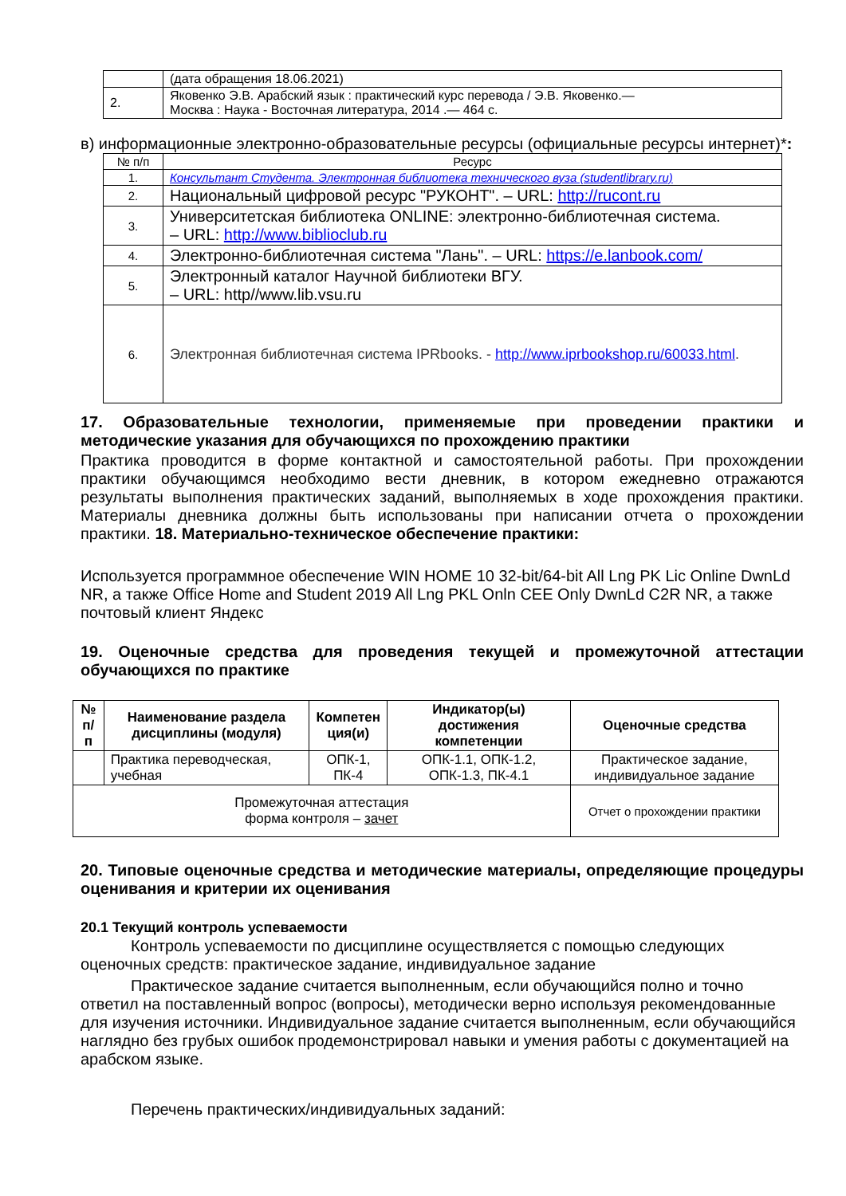| | (дата обращения 18.06.2021) |
| 2. | Яковенко Э.В. Арабский язык : практический курс перевода / Э.В. Яковенко.— Москва : Наука - Восточная литература, 2014 .— 464 с. |
в) информационные электронно-образовательные ресурсы (официальные ресурсы интернет)*:
| № п/п | Ресурс |
| 1. | Консультант Студента. Электронная библиотека технического вуза (studentlibrary.ru) |
| 2. | Национальный цифровой ресурс "РУКОНТ". – URL: http://rucont.ru |
| 3. | Университетская библиотека ONLINE: электронно-библиотечная система. – URL: http://www.biblioclub.ru |
| 4. | Электронно-библиотечная система "Лань". – URL: https://e.lanbook.com/ |
| 5. | Электронный каталог Научной библиотеки ВГУ. – URL: http//www.lib.vsu.ru |
| 6. | Электронная библиотечная система IPRbooks. - http://www.iprbookshop.ru/60033.html . |
17. Образовательные технологии, применяемые при проведении практики и методические указания для обучающихся по прохождению практики
Практика проводится в форме контактной и самостоятельной работы. При прохождении практики обучающимся необходимо вести дневник, в котором ежедневно отражаются результаты выполнения практических заданий, выполняемых в ходе прохождения практики. Материалы дневника должны быть использованы при написании отчета о прохождении практики. 18. Материально-техническое обеспечение практики:
Используется программное обеспечение WIN HOME 10 32-bit/64-bit All Lng PK Lic Online DwnLd NR, а также Office Home and Student 2019 All Lng PKL Onln CEE Only DwnLd C2R NR, а также почтовый клиент Яндекс
19. Оценочные средства для проведения текущей и промежуточной аттестации обучающихся по практике
| № п/п | Наименование раздела дисциплины (модуля) | Компетен ция(и) | Индикатор(ы) достижения компетенции | Оценочные средства |
| --- | --- | --- | --- | --- |
| | Практика переводческая, учебная | ОПК-1, ПК-4 | ОПК-1.1, ОПК-1.2, ОПК-1.3, ПК-4.1 | Практическое задание, индивидуальное задание |
| Промежуточная аттестация форма контроля – зачет | | | | Отчет о прохождении практики |
20. Типовые оценочные средства и методические материалы, определяющие процедуры оценивания и критерии их оценивания
20.1 Текущий контроль успеваемости
Контроль успеваемости по дисциплине осуществляется с помощью следующих оценочных средств: практическое задание, индивидуальное задание
Практическое задание считается выполненным, если обучающийся полно и точно ответил на поставленный вопрос (вопросы), методически верно используя рекомендованные для изучения источники. Индивидуальное задание считается выполненным, если обучающийся наглядно без грубых ошибок продемонстрировал навыки и умения работы с документацией на арабском языке.
Перечень практических/индивидуальных заданий: